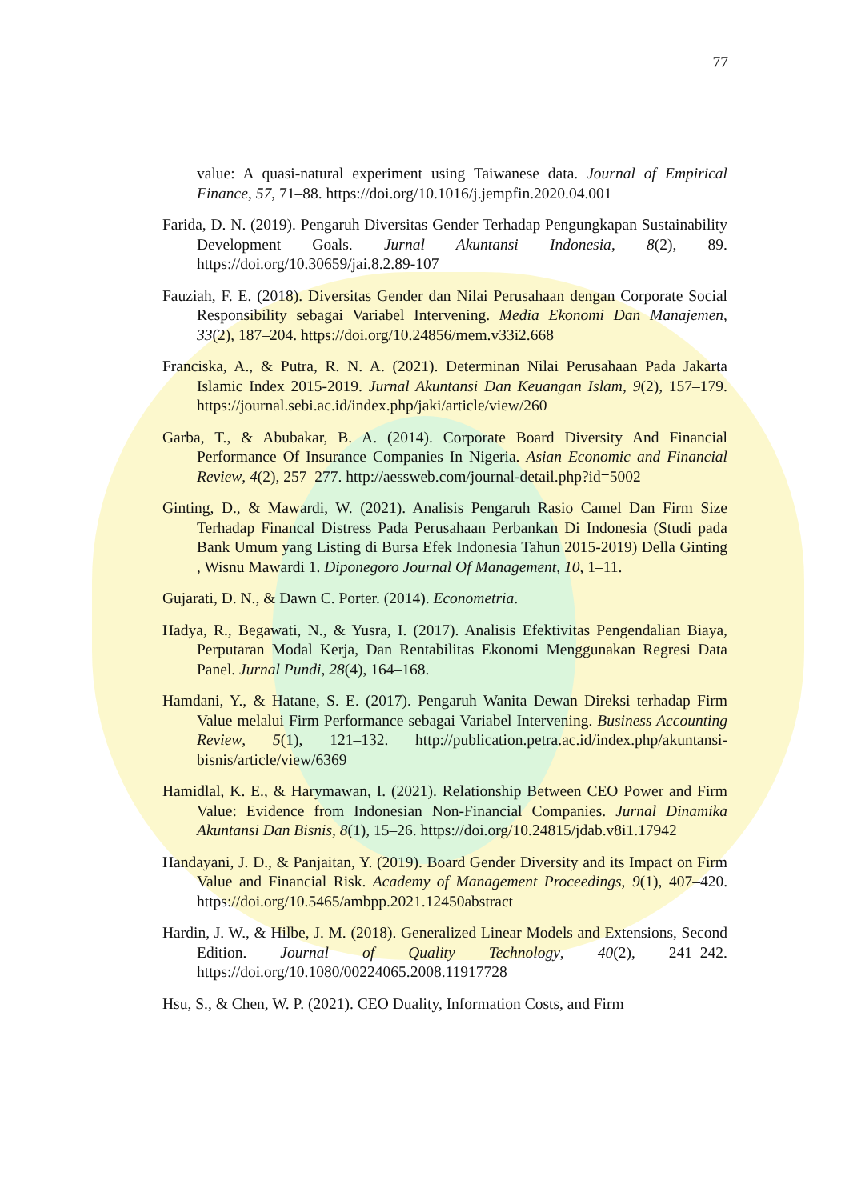77
value: A quasi-natural experiment using Taiwanese data. Journal of Empirical Finance, 57, 71–88. https://doi.org/10.1016/j.jempfin.2020.04.001
Farida, D. N. (2019). Pengaruh Diversitas Gender Terhadap Pengungkapan Sustainability Development Goals. Jurnal Akuntansi Indonesia, 8(2), 89. https://doi.org/10.30659/jai.8.2.89-107
Fauziah, F. E. (2018). Diversitas Gender dan Nilai Perusahaan dengan Corporate Social Responsibility sebagai Variabel Intervening. Media Ekonomi Dan Manajemen, 33(2), 187–204. https://doi.org/10.24856/mem.v33i2.668
Franciska, A., & Putra, R. N. A. (2021). Determinan Nilai Perusahaan Pada Jakarta Islamic Index 2015-2019. Jurnal Akuntansi Dan Keuangan Islam, 9(2), 157–179. https://journal.sebi.ac.id/index.php/jaki/article/view/260
Garba, T., & Abubakar, B. A. (2014). Corporate Board Diversity And Financial Performance Of Insurance Companies In Nigeria. Asian Economic and Financial Review, 4(2), 257–277. http://aessweb.com/journal-detail.php?id=5002
Ginting, D., & Mawardi, W. (2021). Analisis Pengaruh Rasio Camel Dan Firm Size Terhadap Financal Distress Pada Perusahaan Perbankan Di Indonesia (Studi pada Bank Umum yang Listing di Bursa Efek Indonesia Tahun 2015-2019) Della Ginting , Wisnu Mawardi 1. Diponegoro Journal Of Management, 10, 1–11.
Gujarati, D. N., & Dawn C. Porter. (2014). Econometria.
Hadya, R., Begawati, N., & Yusra, I. (2017). Analisis Efektivitas Pengendalian Biaya, Perputaran Modal Kerja, Dan Rentabilitas Ekonomi Menggunakan Regresi Data Panel. Jurnal Pundi, 28(4), 164–168.
Hamdani, Y., & Hatane, S. E. (2017). Pengaruh Wanita Dewan Direksi terhadap Firm Value melalui Firm Performance sebagai Variabel Intervening. Business Accounting Review, 5(1), 121–132. http://publication.petra.ac.id/index.php/akuntansi-bisnis/article/view/6369
Hamidlal, K. E., & Harymawan, I. (2021). Relationship Between CEO Power and Firm Value: Evidence from Indonesian Non-Financial Companies. Jurnal Dinamika Akuntansi Dan Bisnis, 8(1), 15–26. https://doi.org/10.24815/jdab.v8i1.17942
Handayani, J. D., & Panjaitan, Y. (2019). Board Gender Diversity and its Impact on Firm Value and Financial Risk. Academy of Management Proceedings, 9(1), 407–420. https://doi.org/10.5465/ambpp.2021.12450abstract
Hardin, J. W., & Hilbe, J. M. (2018). Generalized Linear Models and Extensions, Second Edition. Journal of Quality Technology, 40(2), 241–242. https://doi.org/10.1080/00224065.2008.11917728
Hsu, S., & Chen, W. P. (2021). CEO Duality, Information Costs, and Firm